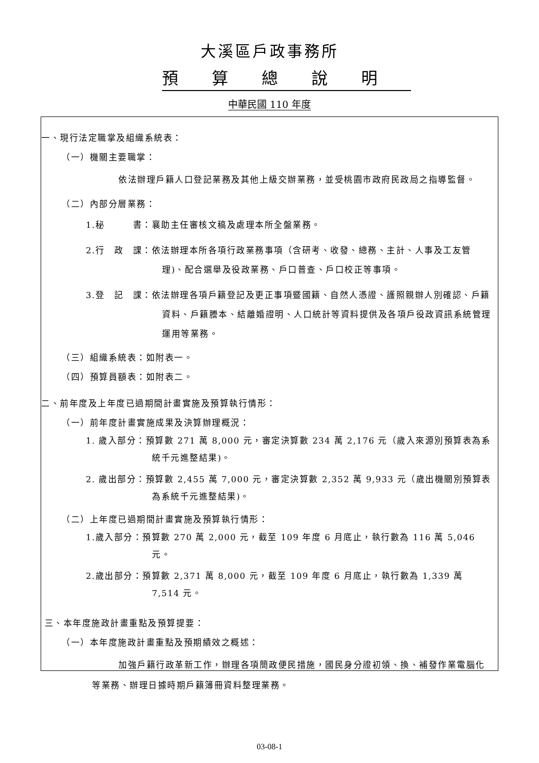大溪區戶政事務所
預算總說明
中華民國 110 年度
一、現行法定職掌及組織系統表：
（一）機關主要職掌：
依法辦理戶籍人口登記業務及其他上級交辦業務，並受桃園市政府民政局之指導監督。
（二）內部分層業務：
1.秘　　　書：襄助主任審核文稿及處理本所全盤業務。
2.行　政　課：依法辦理本所各項行政業務事項（含研考、收發、總務、主計、人事及工友管理)、配合選舉及役政業務、戶口普查、戶口校正等事項。
3.登　記　課：依法辦理各項戶籍登記及更正事項暨國籍、自然人憑證、護照親辦人別確認、戶籍資料、戶籍謄本、結離婚證明、人口統計等資料提供及各項戶役政資訊系統管理運用等業務。
（三）組織系統表：如附表一。
（四）預算員額表：如附表二。
二、前年度及上年度已過期間計畫實施及預算執行情形：
（一）前年度計畫實施成果及決算辦理概況：
1. 歲入部分：預算數 271 萬 8,000 元，審定決算數 234 萬 2,176 元（歲入來源別預算表為系統千元進整結果)。
2. 歲出部分：預算數 2,455 萬 7,000 元，審定決算數 2,352 萬 9,933 元（歲出機關別預算表為系統千元進整結果)。
（二）上年度已過期間計畫實施及預算執行情形：
1.歲入部分：預算數 270 萬 2,000 元，截至 109 年度 6 月底止，執行數為 116 萬 5,046 元。
2.歲出部分：預算數 2,371 萬 8,000 元，截至 109 年度 6 月底止，執行數為 1,339 萬 7,514 元。
三、本年度施政計畫重點及預算提要：
（一）本年度施政計畫重點及預期績效之概述：
加強戶籍行政革新工作，辦理各項簡政便民措施，國民身分證初領、換、補發作業電腦化等業務、辦理日據時期戶籍簿冊資料整理業務。
03-08-1